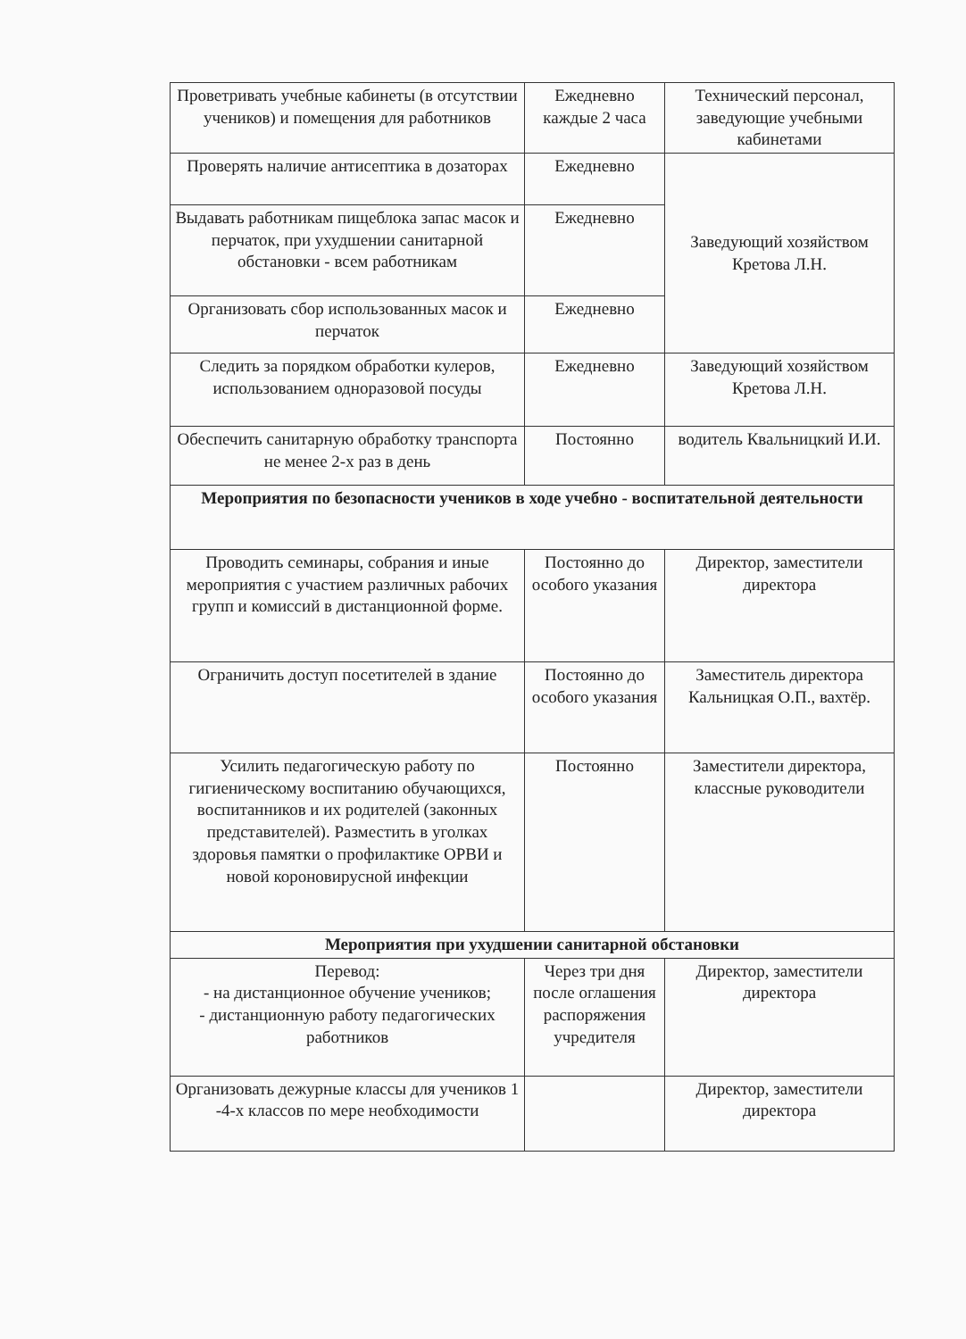| Проветривать учебные кабинеты (в отсутствии учеников) и помещения для работников | Ежедневно каждые 2 часа | Технический персонал, заведующие учебными кабинетами |
| Проверять наличие антисептика в дозаторах | Ежедневно | Заведующий хозяйством Кретова Л.Н. |
| Выдавать работникам пищеблока запас масок и перчаток, при ухудшении санитарной обстановки - всем работникам | Ежедневно | |
| Организовать сбор использованных масок и перчаток | Ежедневно | |
| Следить за порядком обработки кулеров, использованием одноразовой посуды | Ежедневно | Заведующий хозяйством Кретова Л.Н. |
| Обеспечить санитарную обработку транспорта не менее 2-х раз в день | Постоянно | водитель Квальницкий И.И. |
| Мероприятия по безопасности учеников в ходе учебно - воспитательной деятельности | | |
| Проводить семинары, собрания и иные мероприятия с участием различных рабочих групп и комиссий в дистанционной форме. | Постоянно до особого указания | Директор, заместители директора |
| Ограничить доступ посетителей в здание | Постоянно до особого указания | Заместитель директора Кальницкая О.П., вахтёр. |
| Усилить педагогическую работу по гигиеническому воспитанию обучающихся, воспитанников и их родителей (законных представителей). Разместить в уголках здоровья памятки о профилактике ОРВИ и новой короновирусной инфекции | Постоянно | Заместители директора, классные руководители |
| Мероприятия при ухудшении санитарной обстановки | | |
| Перевод: - на дистанционное обучение учеников; - дистанционную работу педагогических работников | Через три дня после оглашения распоряжения учредителя | Директор, заместители директора |
| Организовать дежурные классы для учеников 1 -4-х классов по мере необходимости | | Директор, заместители директора |